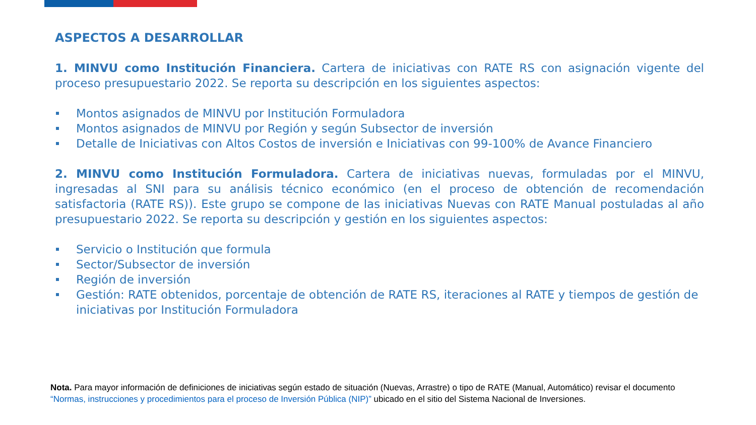ASPECTOS A DESARROLLAR
1. MINVU como Institución Financiera. Cartera de iniciativas con RATE RS con asignación vigente del proceso presupuestario 2022. Se reporta su descripción en los siguientes aspectos:
Montos asignados de MINVU por Institución Formuladora
Montos asignados de MINVU por Región y según Subsector de inversión
Detalle de Iniciativas con Altos Costos de inversión e Iniciativas con 99-100% de Avance Financiero
2. MINVU como Institución Formuladora. Cartera de iniciativas nuevas, formuladas por el MINVU, ingresadas al SNI para su análisis técnico económico (en el proceso de obtención de recomendación satisfactoria (RATE RS)). Este grupo se compone de las iniciativas Nuevas con RATE Manual postuladas al año presupuestario 2022. Se reporta su descripción y gestión en los siguientes aspectos:
Servicio o Institución que formula
Sector/Subsector de inversión
Región de inversión
Gestión: RATE obtenidos, porcentaje de obtención de RATE RS, iteraciones al RATE y tiempos de gestión de iniciativas por Institución Formuladora
Nota. Para mayor información de definiciones de iniciativas según estado de situación (Nuevas, Arrastre) o tipo de RATE (Manual, Automático) revisar el documento “Normas, instrucciones y procedimientos para el proceso de Inversión Pública (NIP)” ubicado en el sitio del Sistema Nacional de Inversiones.